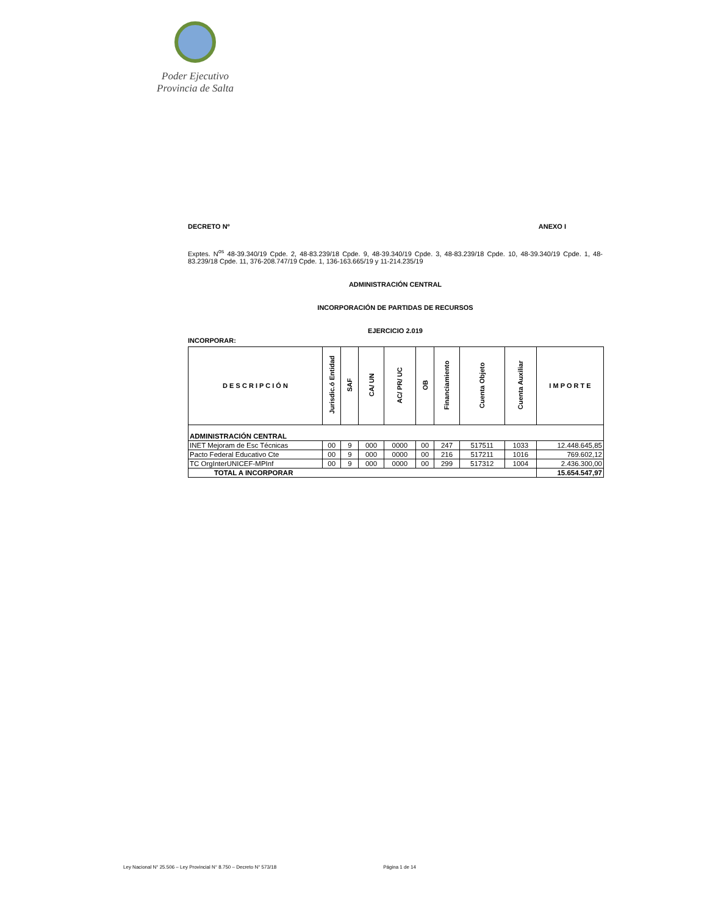Poder Ejecutivo
Provincia de Salta
DECRETO Nº ANEXO I
Exptes. N<sup>os</sup> 48-39.340/19 Cpde. 2, 48-83.239/18 Cpde. 9, 48-39.340/19 Cpde. 3, 48-83.239/18 Cpde. 10, 48-39.340/19 Cpde. 1, 48-83.239/18 Cpde. 11, 376-208.747/19 Cpde. 1, 136-163.665/19 y 11-214.235/19
ADMINISTRACIÓN CENTRAL
INCORPORACIÓN DE PARTIDAS DE RECURSOS
EJERCICIO 2.019
INCORPORAR:
| D E S C R I P C I Ó N | Jurisdic.ó Entidad | SAF | CA/ UN | AC/ PR/ UC | OB | Financiamiento | Cuenta Objeto | Cuenta Auxiliar | I M P O R T E |
| --- | --- | --- | --- | --- | --- | --- | --- | --- | --- |
| ADMINISTRACIÓN CENTRAL | | | | | | | | | |
| INET Mejoram de Esc Técnicas | 00 | 9 | 000 | 0000 | 00 | 247 | 517511 | 1033 | 12.448.645,85 |
| Pacto Federal Educativo Cte | 00 | 9 | 000 | 0000 | 00 | 216 | 517211 | 1016 | 769.602,12 |
| TC OrgInterUNICEF-MPInf | 00 | 9 | 000 | 0000 | 00 | 299 | 517312 | 1004 | 2.436.300,00 |
| TOTAL A INCORPORAR | | | | | | | | | 15.654.547,97 |
Ley Nacional N° 25.506 – Ley Provincial N° 8.750 – Decreto N° 573/18 Página 1 de 14